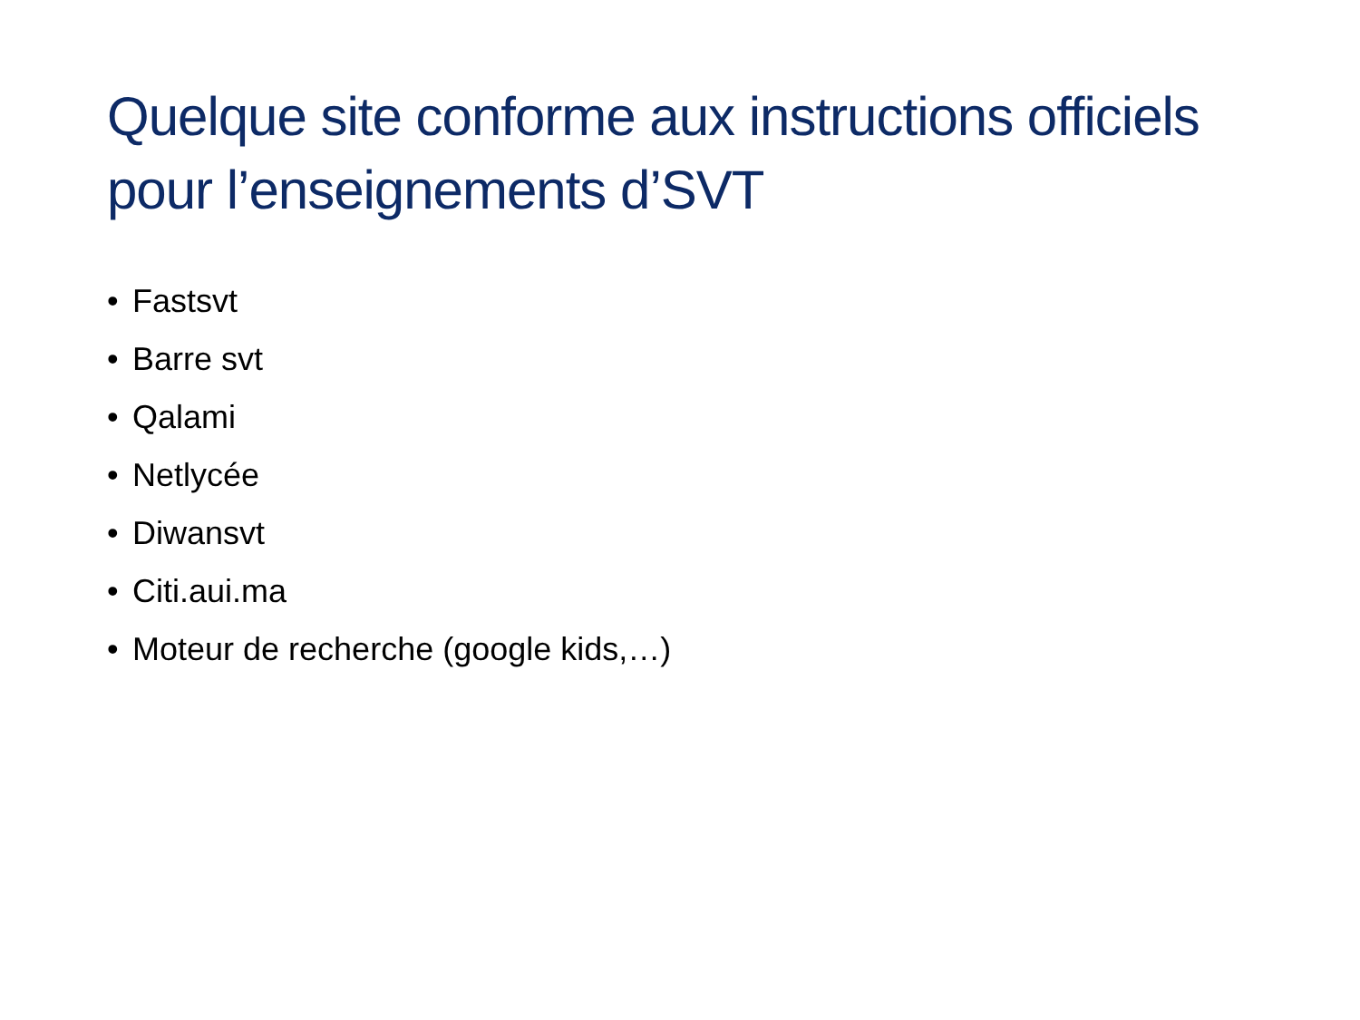Quelque site conforme aux instructions officiels pour l’enseignements d’SVT
• Fastsvt
• Barre svt
• Qalami
• Netlycée
• Diwansvt
• Citi.aui.ma
• Moteur de recherche (google kids,…)